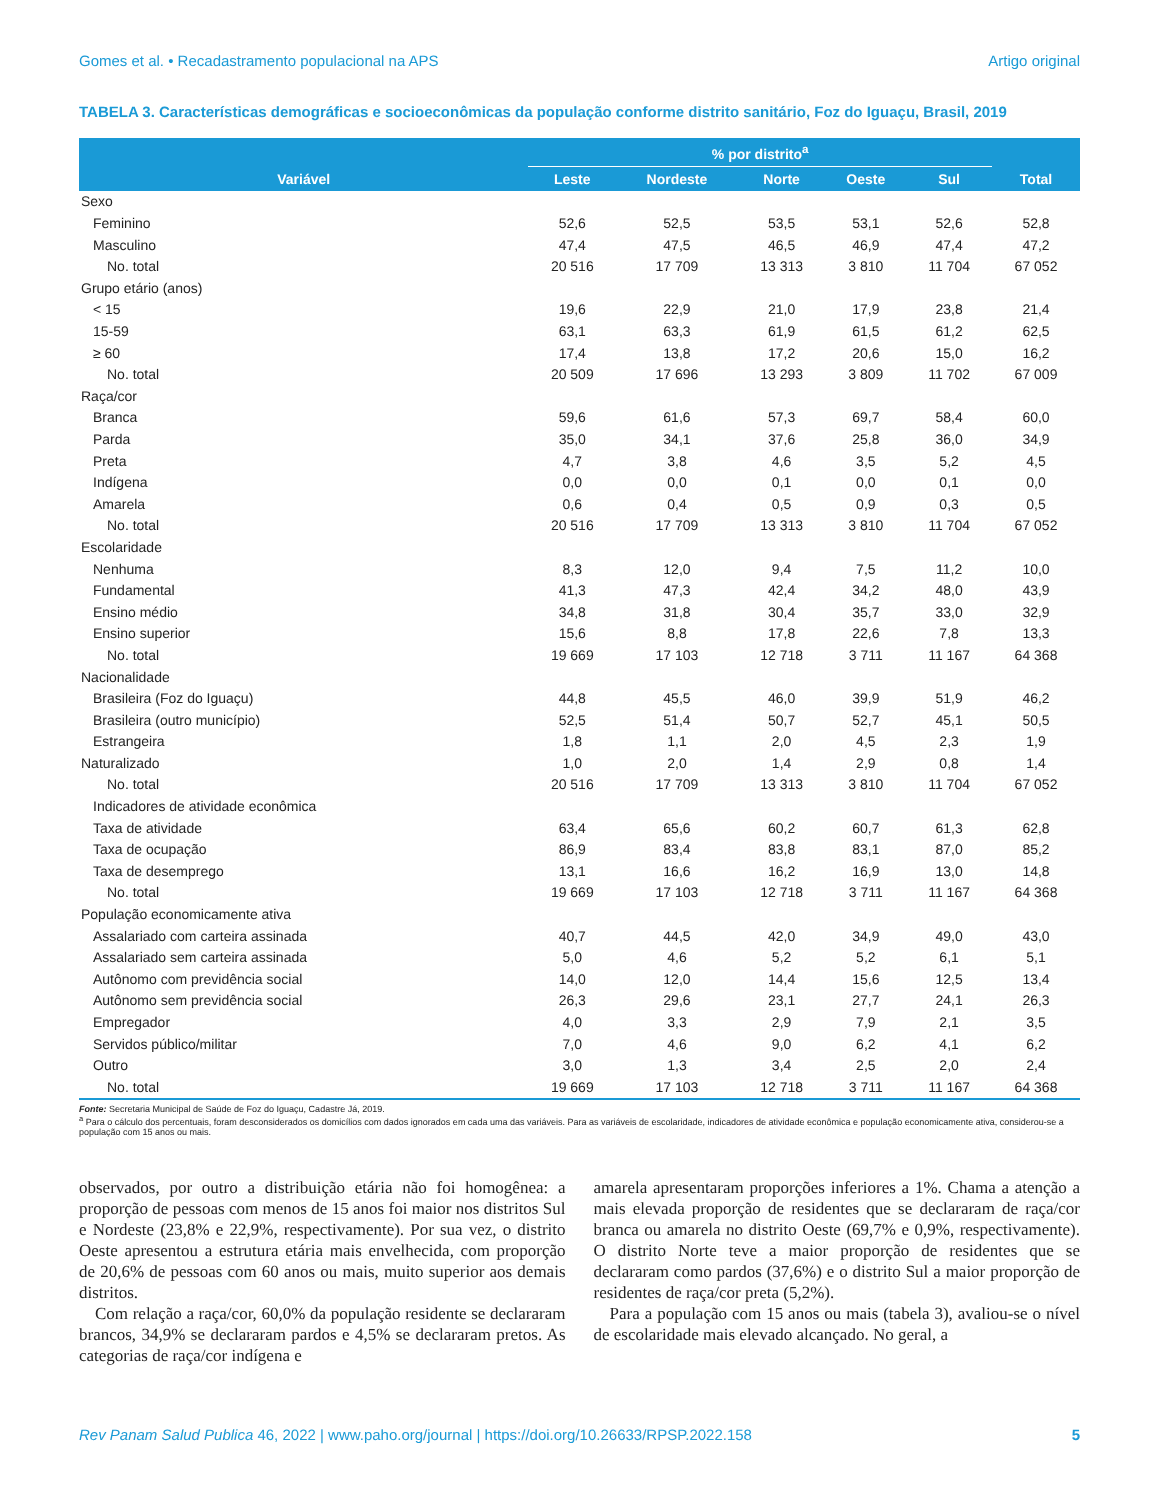Gomes et al. • Recadastramento populacional na APS Artigo original
TABELA 3. Características demográficas e socioeconômicas da população conforme distrito sanitário, Foz do Iguaçu, Brasil, 2019
| Variável | % por distrito<sup>a</sup> | | | | | Total |
| --- | --- | --- | --- | --- | --- | --- |
| | Leste | Nordeste | Norte | Oeste | Sul | |
| Sexo | | | | | | |
| Feminino | 52,6 | 52,5 | 53,5 | 53,1 | 52,6 | 52,8 |
| Masculino | 47,4 | 47,5 | 46,5 | 46,9 | 47,4 | 47,2 |
| No. total | 20 516 | 17 709 | 13 313 | 3 810 | 11 704 | 67 052 |
| Grupo etário (anos) | | | | | | |
| < 15 | 19,6 | 22,9 | 21,0 | 17,9 | 23,8 | 21,4 |
| 15-59 | 63,1 | 63,3 | 61,9 | 61,5 | 61,2 | 62,5 |
| ≥ 60 | 17,4 | 13,8 | 17,2 | 20,6 | 15,0 | 16,2 |
| No. total | 20 509 | 17 696 | 13 293 | 3 809 | 11 702 | 67 009 |
| Raça/cor | | | | | | |
| Branca | 59,6 | 61,6 | 57,3 | 69,7 | 58,4 | 60,0 |
| Parda | 35,0 | 34,1 | 37,6 | 25,8 | 36,0 | 34,9 |
| Preta | 4,7 | 3,8 | 4,6 | 3,5 | 5,2 | 4,5 |
| Indígena | 0,0 | 0,0 | 0,1 | 0,0 | 0,1 | 0,0 |
| Amarela | 0,6 | 0,4 | 0,5 | 0,9 | 0,3 | 0,5 |
| No. total | 20 516 | 17 709 | 13 313 | 3 810 | 11 704 | 67 052 |
| Escolaridade | | | | | | |
| Nenhuma | 8,3 | 12,0 | 9,4 | 7,5 | 11,2 | 10,0 |
| Fundamental | 41,3 | 47,3 | 42,4 | 34,2 | 48,0 | 43,9 |
| Ensino médio | 34,8 | 31,8 | 30,4 | 35,7 | 33,0 | 32,9 |
| Ensino superior | 15,6 | 8,8 | 17,8 | 22,6 | 7,8 | 13,3 |
| No. total | 19 669 | 17 103 | 12 718 | 3 711 | 11 167 | 64 368 |
| Nacionalidade | | | | | | |
| Brasileira (Foz do Iguaçu) | 44,8 | 45,5 | 46,0 | 39,9 | 51,9 | 46,2 |
| Brasileira (outro município) | 52,5 | 51,4 | 50,7 | 52,7 | 45,1 | 50,5 |
| Estrangeira | 1,8 | 1,1 | 2,0 | 4,5 | 2,3 | 1,9 |
| Naturalizado | 1,0 | 2,0 | 1,4 | 2,9 | 0,8 | 1,4 |
| No. total | 20 516 | 17 709 | 13 313 | 3 810 | 11 704 | 67 052 |
| Indicadores de atividade econômica | | | | | | |
| Taxa de atividade | 63,4 | 65,6 | 60,2 | 60,7 | 61,3 | 62,8 |
| Taxa de ocupação | 86,9 | 83,4 | 83,8 | 83,1 | 87,0 | 85,2 |
| Taxa de desemprego | 13,1 | 16,6 | 16,2 | 16,9 | 13,0 | 14,8 |
| No. total | 19 669 | 17 103 | 12 718 | 3 711 | 11 167 | 64 368 |
| População economicamente ativa | | | | | | |
| Assalariado com carteira assinada | 40,7 | 44,5 | 42,0 | 34,9 | 49,0 | 43,0 |
| Assalariado sem carteira assinada | 5,0 | 4,6 | 5,2 | 5,2 | 6,1 | 5,1 |
| Autônomo com previdência social | 14,0 | 12,0 | 14,4 | 15,6 | 12,5 | 13,4 |
| Autônomo sem previdência social | 26,3 | 29,6 | 23,1 | 27,7 | 24,1 | 26,3 |
| Empregador | 4,0 | 3,3 | 2,9 | 7,9 | 2,1 | 3,5 |
| Servidos público/militar | 7,0 | 4,6 | 9,0 | 6,2 | 4,1 | 6,2 |
| Outro | 3,0 | 1,3 | 3,4 | 2,5 | 2,0 | 2,4 |
| No. total | 19 669 | 17 103 | 12 718 | 3 711 | 11 167 | 64 368 |
Fonte: Secretaria Municipal de Saúde de Foz do Iguaçu, Cadastre Já, 2019.
<sup>a</sup> Para o cálculo dos percentuais, foram desconsiderados os domicílios com dados ignorados em cada uma das variáveis. Para as variáveis de escolaridade, indicadores de atividade econômica e população economicamente ativa, considerou-se a população com 15 anos ou mais.
observados, por outro a distribuição etária não foi homogênea: a proporção de pessoas com menos de 15 anos foi maior nos distritos Sul e Nordeste (23,8% e 22,9%, respectivamente). Por sua vez, o distrito Oeste apresentou a estrutura etária mais envelhecida, com proporção de 20,6% de pessoas com 60 anos ou mais, muito superior aos demais distritos.
Com relação a raça/cor, 60,0% da população residente se declararam brancos, 34,9% se declararam pardos e 4,5% se declararam pretos. As categorias de raça/cor indígena e
amarela apresentaram proporções inferiores a 1%. Chama a atenção a mais elevada proporção de residentes que se declararam de raça/cor branca ou amarela no distrito Oeste (69,7% e 0,9%, respectivamente). O distrito Norte teve a maior proporção de residentes que se declararam como pardos (37,6%) e o distrito Sul a maior proporção de residentes de raça/cor preta (5,2%).
Para a população com 15 anos ou mais (tabela 3), avaliou-se o nível de escolaridade mais elevado alcançado. No geral, a
Rev Panam Salud Publica 46, 2022 | www.paho.org/journal | https://doi.org/10.26633/RPSP.2022.158 5